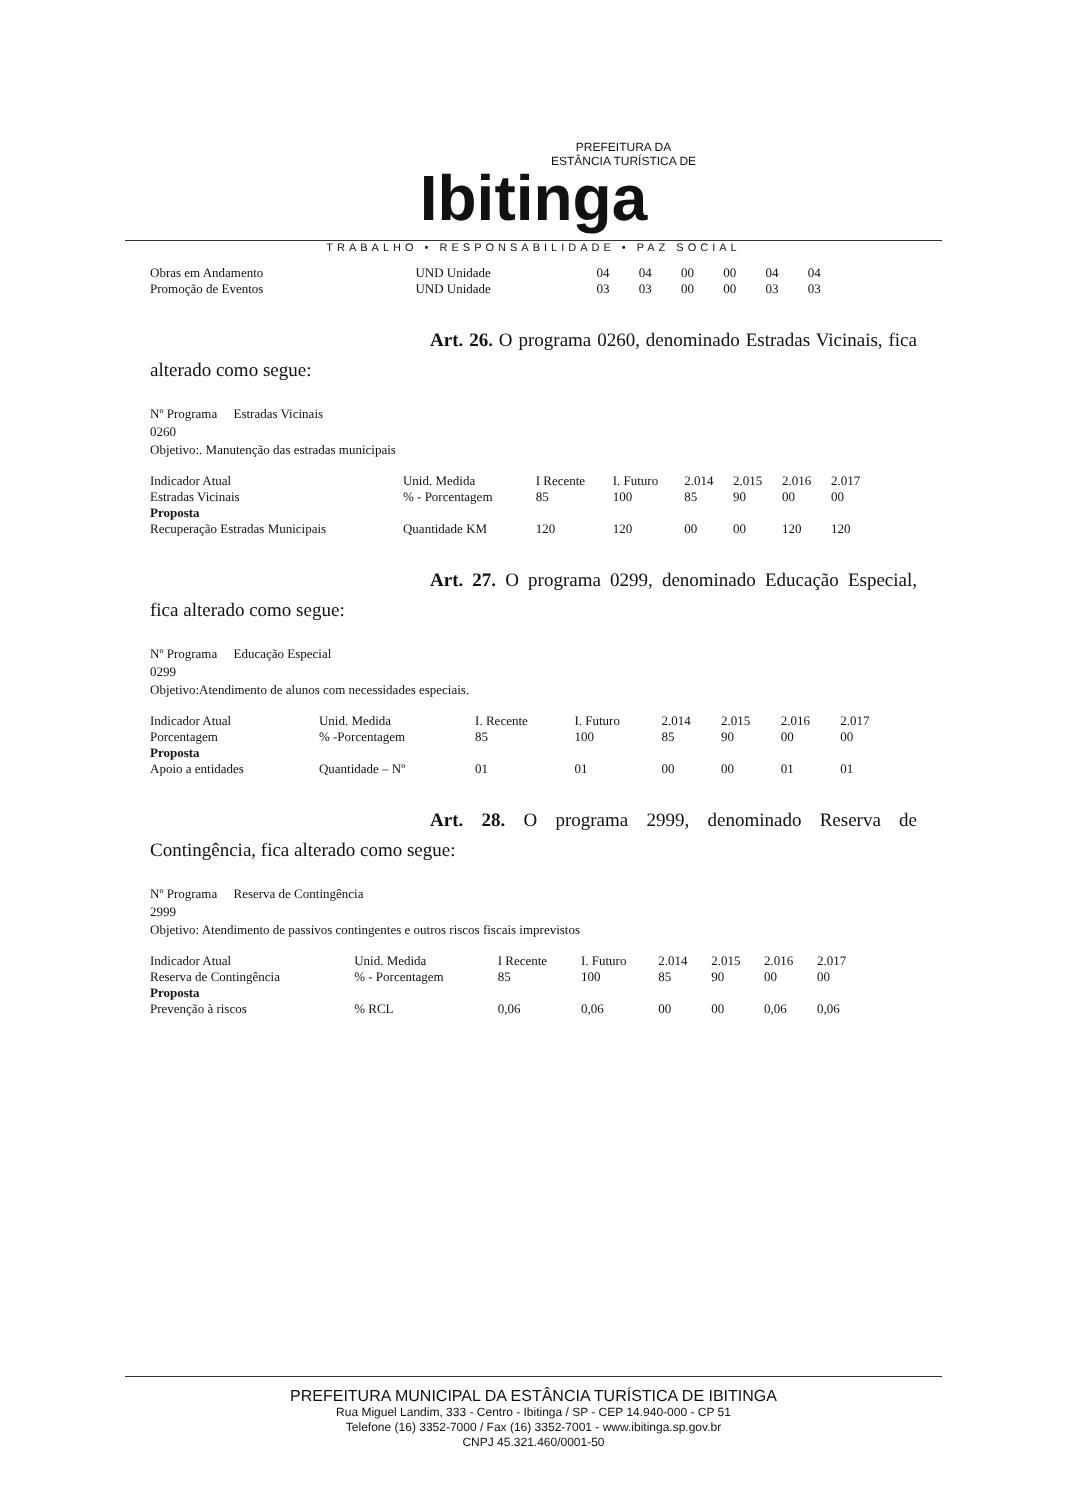PREFEITURA DA
ESTÂNCIA TURÍSTICA DE
Ibitinga
TRABALHO • RESPONSABILIDADE • PAZ SOCIAL
| Obras em Andamento | UND Unidade | 04 | 04 | 00 | 00 | 04 | 04 |
| Promoção de Eventos | UND Unidade | 03 | 03 | 00 | 00 | 03 | 03 |
Art. 26. O programa 0260, denominado Estradas Vicinais, fica alterado como segue:
Nº Programa Estradas Vicinais
0260
Objetivo:. Manutenção das estradas municipais
| Indicador Atual | Unid. Medida | I Recente | I. Futuro | 2.014 | 2.015 | 2.016 | 2.017 |
| Estradas Vicinais | % - Porcentagem | 85 | 100 | 85 | 90 | 00 | 00 |
| Proposta | | | | | | | |
| Recuperação Estradas Municipais | Quantidade KM | 120 | 120 | 00 | 00 | 120 | 120 |
Art. 27. O programa 0299, denominado Educação Especial, fica alterado como segue:
Nº Programa Educação Especial
0299
Objetivo:Atendimento de alunos com necessidades especiais.
| Indicador Atual | Unid. Medida | I. Recente | I. Futuro | 2.014 | 2.015 | 2.016 | 2.017 |
| Porcentagem | % -Porcentagem | 85 | 100 | 85 | 90 | 00 | 00 |
| Proposta | | | | | | | |
| Apoio a entidades | Quantidade – Nº | 01 | 01 | 00 | 00 | 01 | 01 |
Art. 28. O programa 2999, denominado Reserva de Contingência, fica alterado como segue:
Nº Programa Reserva de Contingência
2999
Objetivo: Atendimento de passivos contingentes e outros riscos fiscais imprevistos
| Indicador Atual | Unid. Medida | I Recente | I. Futuro | 2.014 | 2.015 | 2.016 | 2.017 |
| Reserva de Contingência | % - Porcentagem | 85 | 100 | 85 | 90 | 00 | 00 |
| Proposta | | | | | | | |
| Prevenção à riscos | % RCL | 0,06 | 0,06 | 00 | 00 | 0,06 | 0,06 |
PREFEITURA MUNICIPAL DA ESTÂNCIA TURÍSTICA DE IBITINGA
Rua Miguel Landim, 333 - Centro - Ibitinga / SP - CEP 14.940-000 - CP 51
Telefone (16) 3352-7000 / Fax (16) 3352-7001 - www.ibitinga.sp.gov.br
CNPJ 45.321.460/0001-50